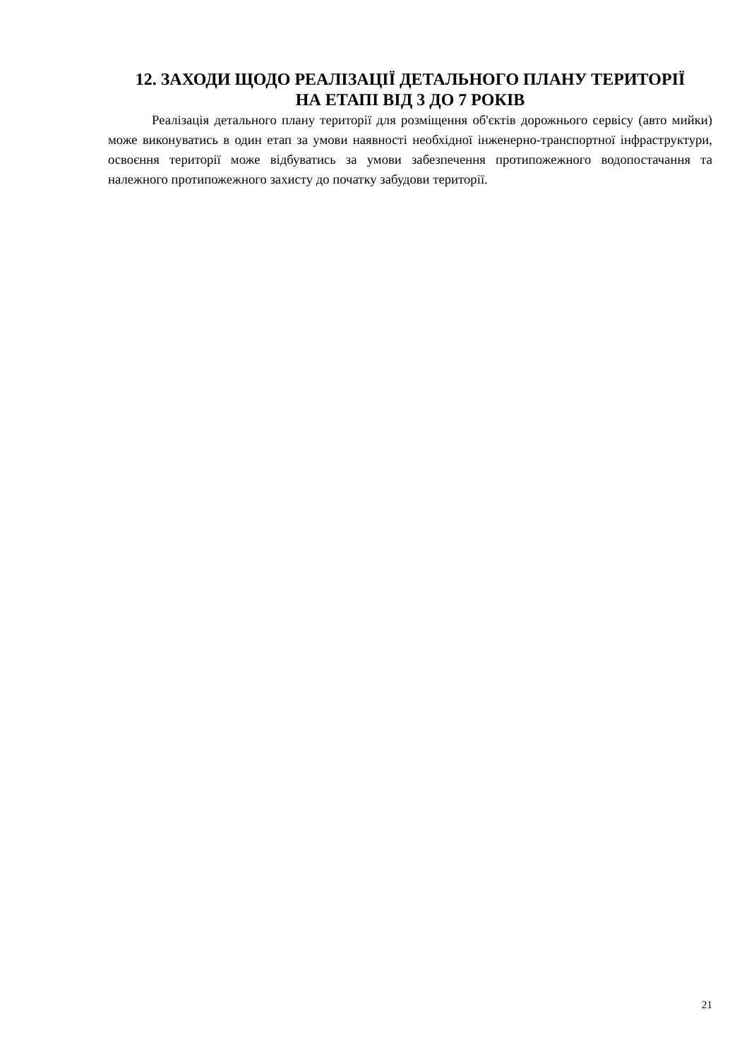12. ЗАХОДИ ЩОДО РЕАЛІЗАЦІЇ ДЕТАЛЬНОГО ПЛАНУ ТЕРИТОРІЇ
НА ЕТАПІ ВІД 3 ДО 7 РОКІВ
Реалізація детального плану території для розміщення об'єктів дорожнього сервісу (авто мийки) може виконуватись в один етап за умови наявності необхідної інженерно-транспортної інфраструктури, освоєння території може відбуватись за умови забезпечення протипожежного водопостачання та належного протипожежного захисту до початку забудови території.
21